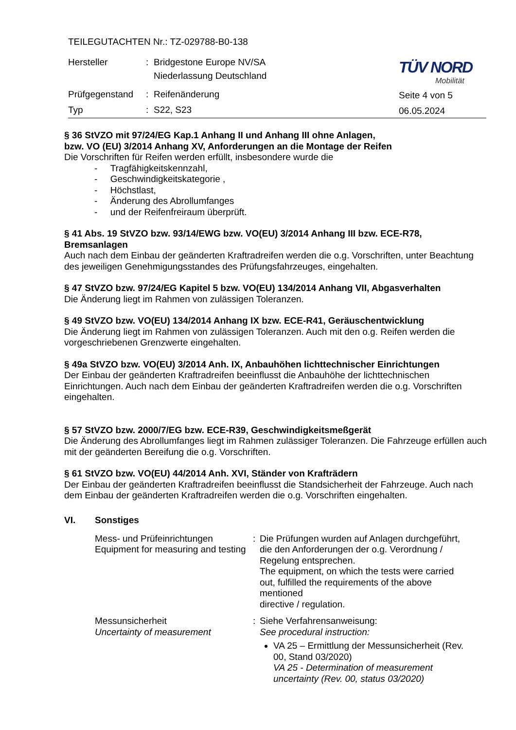| TEILEGUTACHTEN Nr.: TZ-029788-B0-138 | | |
| Hersteller | : | Bridgestone Europe NV/SA Niederlassung Deutschland |
| Prüfgegenstand | : | Reifenänderung |
| Typ | : | S22, S23 |
TÜV NORD
Mobilität
Seite 4 von 5
06.05.2024
§ 36 StVZO mit 97/24/EG Kap.1 Anhang II und Anhang III ohne Anlagen,
bzw. VO (EU) 3/2014 Anhang XV, Anforderungen an die Montage der Reifen
Die Vorschriften für Reifen werden erfüllt, insbesondere wurde die
- Tragfähigkeitskennzahl,
- Geschwindigkeitskategorie ,
- Höchstlast,
- Änderung des Abrollumfanges
- und der Reifenfreiraum überprüft.
§ 41 Abs. 19 StVZO bzw. 93/14/EWG bzw. VO(EU) 3/2014 Anhang III bzw. ECE-R78, Bremsanlagen
Auch nach dem Einbau der geänderten Kraftradreifen werden die o.g. Vorschriften, unter Beachtung des jeweiligen Genehmigungsstandes des Prüfungsfahrzeuges, eingehalten.
§ 47 StVZO bzw. 97/24/EG Kapitel 5 bzw. VO(EU) 134/2014 Anhang VII, Abgasverhalten
Die Änderung liegt im Rahmen von zulässigen Toleranzen.
§ 49 StVZO bzw. VO(EU) 134/2014 Anhang IX bzw. ECE-R41, Geräuschentwicklung
Die Änderung liegt im Rahmen von zulässigen Toleranzen. Auch mit den o.g. Reifen werden die vorgeschriebenen Grenzwerte eingehalten.
§ 49a StVZO bzw. VO(EU) 3/2014 Anh. IX, Anbauhöhen lichttechnischer Einrichtungen
Der Einbau der geänderten Kraftradreifen beeinflusst die Anbauhöhe der lichttechnischen Einrichtungen. Auch nach dem Einbau der geänderten Kraftradreifen werden die o.g. Vorschriften eingehalten.
§ 57 StVZO bzw. 2000/7/EG bzw. ECE-R39, Geschwindigkeitsmeßgerät
Die Änderung des Abrollumfanges liegt im Rahmen zulässiger Toleranzen. Die Fahrzeuge erfüllen auch mit der geänderten Bereifung die o.g. Vorschriften.
§ 61 StVZO bzw. VO(EU) 44/2014 Anh. XVI, Ständer von Krafträdern
Der Einbau der geänderten Kraftradreifen beeinflusst die Standsicherheit der Fahrzeuge. Auch nach dem Einbau der geänderten Kraftradreifen werden die o.g. Vorschriften eingehalten.
VI. Sonstiges
Mess- und Prüfeinrichtungen
Equipment for measuring and testing
:
Die Prüfungen wurden auf Anlagen durchgeführt, die den Anforderungen der o.g. Verordnung / Regelung entsprechen.
The equipment, on which the tests were carried out, fulfilled the requirements of the above mentioned
directive / regulation.
Messunsicherheit
Uncertainty of measurement
:
Siehe Verfahrensanweisung:
See procedural instruction:
VA 25 – Ermittlung der Messunsicherheit (Rev. 00, Stand 03/2020)
VA 25 - Determination of measurement uncertainty (Rev. 00, status 03/2020)